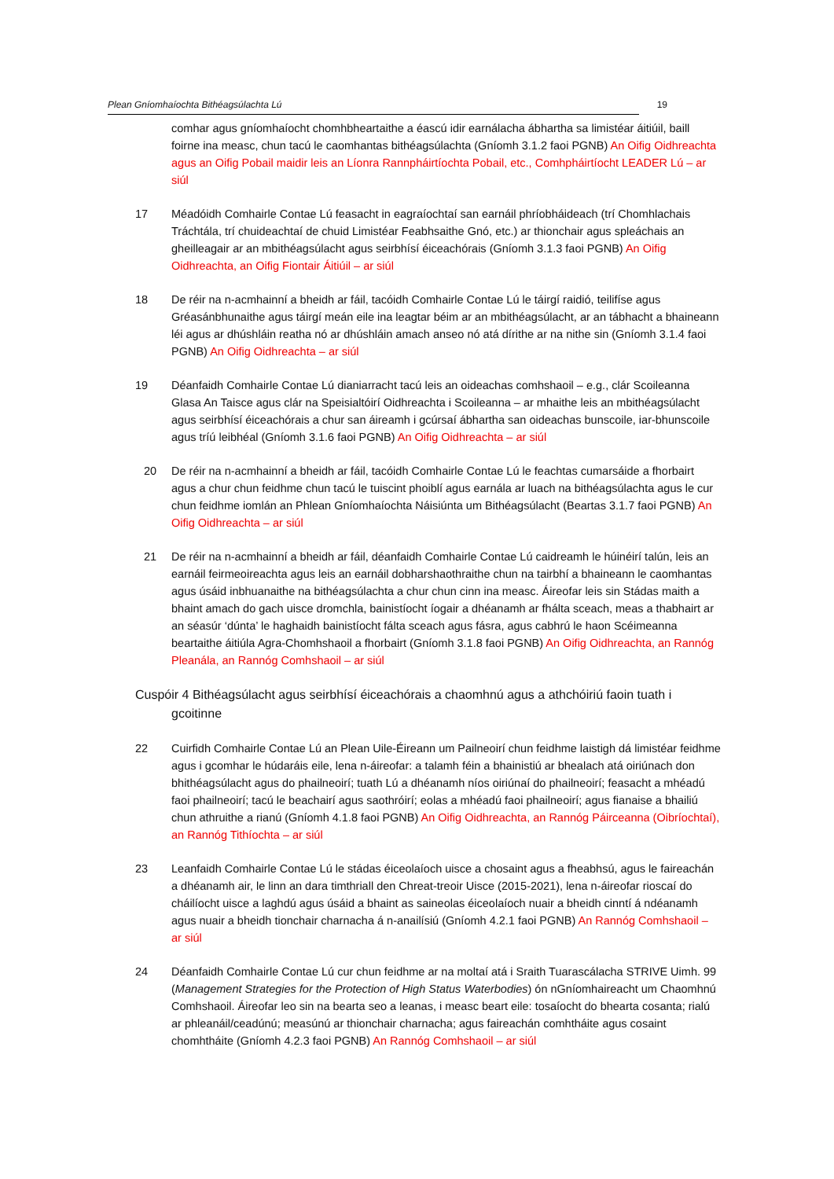Plean Gníomhaíochta Bithéagsúlachta Lú 19
comhar agus gníomhaíocht chomhbheartaithe a éascú idir earnálacha ábhartha sa limistéar áitiúil, baill foirne ina measc, chun tacú le caomhantas bithéagsúlachta (Gníomh 3.1.2 faoi PGNB) An Oifig Oidhreachta agus an Oifig Pobail maidir leis an Líonra Rannpháirtíochta Pobail, etc., Comhpháirtíocht LEADER Lú – ar siúl
17 Méadóidh Comhairle Contae Lú feasacht in eagraíochtaí san earnáil phríobháideach (trí Chomhlachais Tráchtála, trí chuideachtaí de chuid Limistéar Feabhsaithe Gnó, etc.) ar thionchair agus spleáchais an gheilleagair ar an mbithéagsúlacht agus seirbhísí éiceachórais (Gníomh 3.1.3 faoi PGNB) An Oifig Oidhreachta, an Oifig Fiontair Áitiúil – ar siúl
18 De réir na n-acmhainní a bheidh ar fáil, tacóidh Comhairle Contae Lú le táirgí raidió, teilifíse agus Gréasánbhunaithe agus táirgí meán eile ina leagtar béim ar an mbithéagsúlacht, ar an tábhacht a bhaineann léi agus ar dhúshláin reatha nó ar dhúshláin amach anseo nó atá dírithe ar na nithe sin (Gníomh 3.1.4 faoi PGNB) An Oifig Oidhreachta – ar siúl
19 Déanfaidh Comhairle Contae Lú dianiarracht tacú leis an oideachas comhshaoil – e.g., clár Scoileanna Glasa An Taisce agus clár na Speisialtóirí Oidhreachta i Scoileanna – ar mhaithe leis an mbithéagsúlacht agus seirbhísí éiceachórais a chur san áireamh i gcúrsaí ábhartha san oideachas bunscoile, iar-bhunscoile agus tríú leibhéal (Gníomh 3.1.6 faoi PGNB) An Oifig Oidhreachta – ar siúl
20 De réir na n-acmhainní a bheidh ar fáil, tacóidh Comhairle Contae Lú le feachtas cumarsáide a fhorbairt agus a chur chun feidhme chun tacú le tuiscint phoiblí agus earnála ar luach na bithéagsúlachta agus le cur chun feidhme iomlán an Phlean Gníomhaíochta Náisiúnta um Bithéagsúlacht (Beartas 3.1.7 faoi PGNB) An Oifig Oidhreachta – ar siúl
21 De réir na n-acmhainní a bheidh ar fáil, déanfaidh Comhairle Contae Lú caidreamh le húinéirí talún, leis an earnáil feirmeoireachta agus leis an earnáil dobharshaothraithe chun na tairbhí a bhaineann le caomhantas agus úsáid inbhuanaithe na bithéagsúlachta a chur chun cinn ina measc. Áireofar leis sin Stádas maith a bhaint amach do gach uisce dromchla, bainistíocht íogair a dhéanamh ar fhálta sceach, meas a thabhairt ar an séasúr ‘dúnta’ le haghaidh bainistíocht fálta sceach agus fásra, agus cabhrú le haon Scéimeanna beartaithe áitiúla Agra-Chomhshaoil a fhorbairt (Gníomh 3.1.8 faoi PGNB) An Oifig Oidhreachta, an Rannóg Pleanála, an Rannóg Comhshaoil – ar siúl
Cuspóir 4 Bithéagsúlacht agus seirbhísí éiceachórais a chaomhnú agus a athchóiriú faoin tuath i gcoitinne
22 Cuirfidh Comhairle Contae Lú an Plean Uile-Éireann um Pailneoirí chun feidhme laistigh dá limistéar feidhme agus i gcomhar le húdaráis eile, lena n-áireofar: a talamh féin a bhainistiú ar bhealach atá oiriúnach don bhithéagsúlacht agus do phailneoirí; tuath Lú a dhéanamh níos oiriúnaí do phailneoirí; feasacht a mhéadú faoi phailneoirí; tacú le beachairí agus saothróirí; eolas a mhéadú faoi phailneoirí; agus fianaise a bhailiú chun athruithe a rianú (Gníomh 4.1.8 faoi PGNB) An Oifig Oidhreachta, an Rannóg Páirceanna (Oibríochtaí), an Rannóg Tithíochta – ar siúl
23 Leanfaidh Comhairle Contae Lú le stádas éiceolaíoch uisce a chosaint agus a fheabhsú, agus le faireachán a dhéanamh air, le linn an dara timthriall den Chreat-treoir Uisce (2015-2021), lena n-áireofar rioscaí do cháilíocht uisce a laghdú agus úsáid a bhaint as saineolas éiceolaíoch nuair a bheidh cinntí á ndéanamh agus nuair a bheidh tionchair charnacha á n-anailísiú (Gníomh 4.2.1 faoi PGNB) An Rannóg Comhshaoil – ar siúl
24 Déanfaidh Comhairle Contae Lú cur chun feidhme ar na moltaí atá i Sraith Tuarascálacha STRIVE Uimh. 99 (Management Strategies for the Protection of High Status Waterbodies) ón nGníomhaireacht um Chaomhnú Comhshaoil. Áireofar leo sin na bearta seo a leanas, i measc beart eile: tosaíocht do bhearta cosanta; rialú ar phleanáil/ceadúnú; measúnú ar thionchair charnacha; agus faireachán comhtháite agus cosaint chomhtháite (Gníomh 4.2.3 faoi PGNB) An Rannóg Comhshaoil – ar siúl